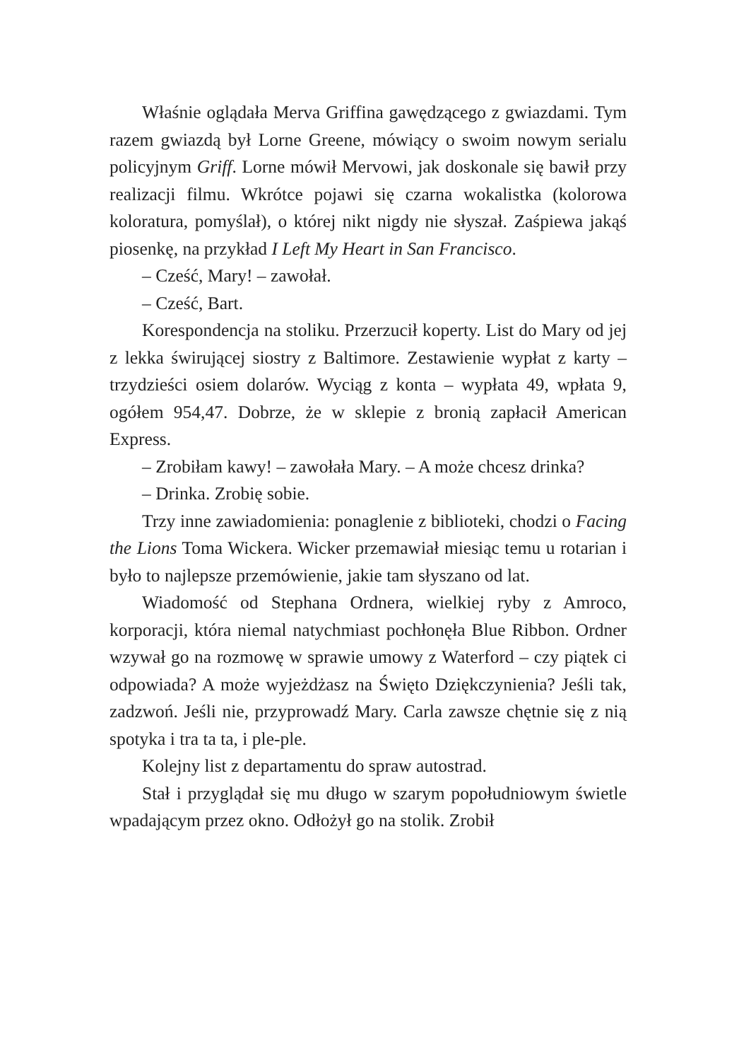Właśnie oglądała Merva Griffina gawędzącego z gwiazdami. Tym razem gwiazdą był Lorne Greene, mówiący o swoim nowym serialu policyjnym Griff. Lorne mówił Mervowi, jak doskonale się bawił przy realizacji filmu. Wkrótce pojawi się czarna wokalistka (kolorowa koloratura, pomyślał), o której nikt nigdy nie słyszał. Zaśpiewa jakąś piosenkę, na przykład I Left My Heart in San Francisco.
– Cześć, Mary! – zawołał.
– Cześć, Bart.
Korespondencja na stoliku. Przerzucił koperty. List do Mary od jej z lekka świrującej siostry z Baltimore. Zestawienie wypłat z karty – trzydzieści osiem dolarów. Wyciąg z konta – wypłata 49, wpłata 9, ogółem 954,47. Dobrze, że w sklepie z bronią zapłacił American Express.
– Zrobiłam kawy! – zawołała Mary. – A może chcesz drinka?
– Drinka. Zrobię sobie.
Trzy inne zawiadomienia: ponaglenie z biblioteki, chodzi o Facing the Lions Toma Wickera. Wicker przemawiał miesiąc temu u rotarian i było to najlepsze przemówienie, jakie tam słyszano od lat.
Wiadomość od Stephana Ordnera, wielkiej ryby z Amroco, korporacji, która niemal natychmiast pochłonęła Blue Ribbon. Ordner wzywał go na rozmowę w sprawie umowy z Waterford – czy piątek ci odpowiada? A może wyjeżdżasz na Święto Dziękczynienia? Jeśli tak, zadzwoń. Jeśli nie, przyprowadź Mary. Carla zawsze chętnie się z nią spotyka i tra ta ta, i ple-ple.
Kolejny list z departamentu do spraw autostrad.
Stał i przyglądał się mu długo w szarym popołudniowym świetle wpadającym przez okno. Odłożył go na stolik. Zrobił